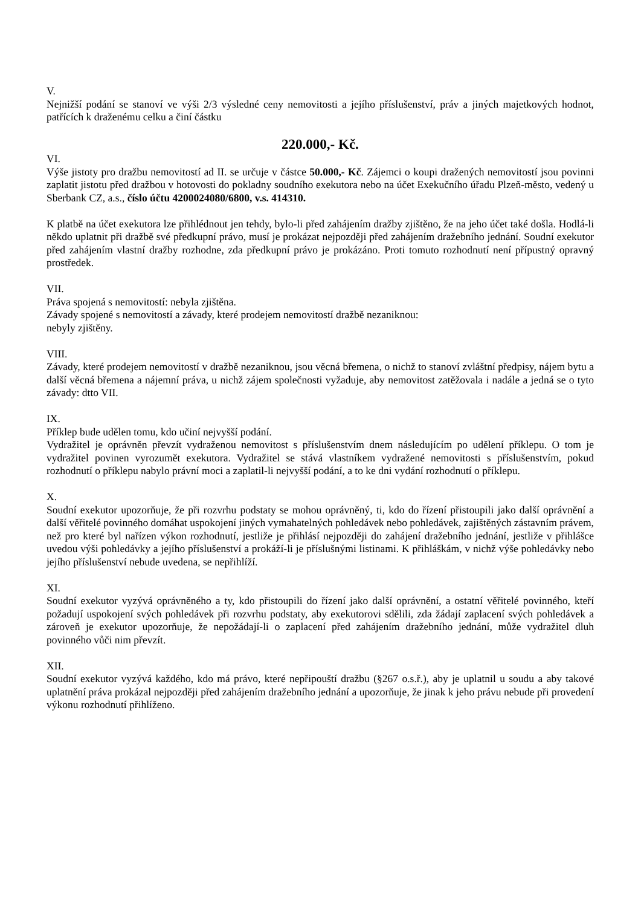V.
Nejnižší podání se stanoví ve výši 2/3 výsledné ceny nemovitosti a jejího příslušenství, práv a jiných majetkových hodnot, patřících k draženému celku a činí částku
220.000,- Kč.
VI.
Výše jistoty pro dražbu nemovitostí ad II. se určuje v částce 50.000,- Kč. Zájemci o koupi dražených nemovitostí jsou povinni zaplatit jistotu před dražbou v hotovosti do pokladny soudního exekutora nebo na účet Exekučního úřadu Plzeň-město, vedený u Sberbank CZ, a.s., číslo účtu 4200024080/6800, v.s. 414310.
K platbě na účet exekutora lze přihlédnout jen tehdy, bylo-li před zahájením dražby zjištěno, že na jeho účet také došla. Hodlá-li někdo uplatnit při dražbě své předkupní právo, musí je prokázat nejpozději před zahájením dražebního jednání. Soudní exekutor před zahájením vlastní dražby rozhodne, zda předkupní právo je prokázáno. Proti tomuto rozhodnutí není přípustný opravný prostředek.
VII.
Práva spojená s nemovitostí: nebyla zjištěna.
Závady spojené s nemovitostí a závady, které prodejem nemovitostí dražbě nezaniknou:
nebyly zjištěny.
VIII.
Závady, které prodejem nemovitostí v dražbě nezaniknou, jsou věcná břemena, o nichž to stanoví zvláštní předpisy, nájem bytu a další věcná břemena a nájemní práva, u nichž zájem společnosti vyžaduje, aby nemovitost zatěžovala i nadále a jedná se o tyto závady: dtto VII.
IX.
Příklep bude udělen tomu, kdo učiní nejvyšší podání.
Vydražitel je oprávněn převzít vydraženou nemovitost s příslušenstvím dnem následujícím po udělení příklepu. O tom je vydražitel povinen vyrozumět exekutora. Vydražitel se stává vlastníkem vydražené nemovitosti s příslušenstvím, pokud rozhodnutí o příklepu nabylo právní moci a zaplatil-li nejvyšší podání, a to ke dni vydání rozhodnutí o příklepu.
X.
Soudní exekutor upozorňuje, že při rozvrhu podstaty se mohou oprávněný, ti, kdo do řízení přistoupili jako další oprávnění a další věřitelé povinného domáhat uspokojení jiných vymahatelných pohledávek nebo pohledávek, zajištěných zástavním právem, než pro které byl nařízen výkon rozhodnutí, jestliže je přihlásí nejpozději do zahájení dražebního jednání, jestliže v přihlášce uvedou výši pohledávky a jejího příslušenství a prokáží-li je příslušnými listinami. K přihláškám, v nichž výše pohledávky nebo jejího příslušenství nebude uvedena, se nepřihlíží.
XI.
Soudní exekutor vyzývá oprávněného a ty, kdo přistoupili do řízení jako další oprávnění, a ostatní věřitelé povinného, kteří požadují uspokojení svých pohledávek při rozvrhu podstaty, aby exekutorovi sdělili, zda žádají zaplacení svých pohledávek a zároveň je exekutor upozorňuje, že nepožádají-li o zaplacení před zahájením dražebního jednání, může vydražitel dluh povinného vůči nim převzít.
XII.
Soudní exekutor vyzývá každého, kdo má právo, které nepřipouští dražbu (§267 o.s.ř.), aby je uplatnil u soudu a aby takové uplatnění práva prokázal nejpozději před zahájením dražebního jednání a upozorňuje, že jinak k jeho právu nebude při provedení výkonu rozhodnutí přihlíženo.